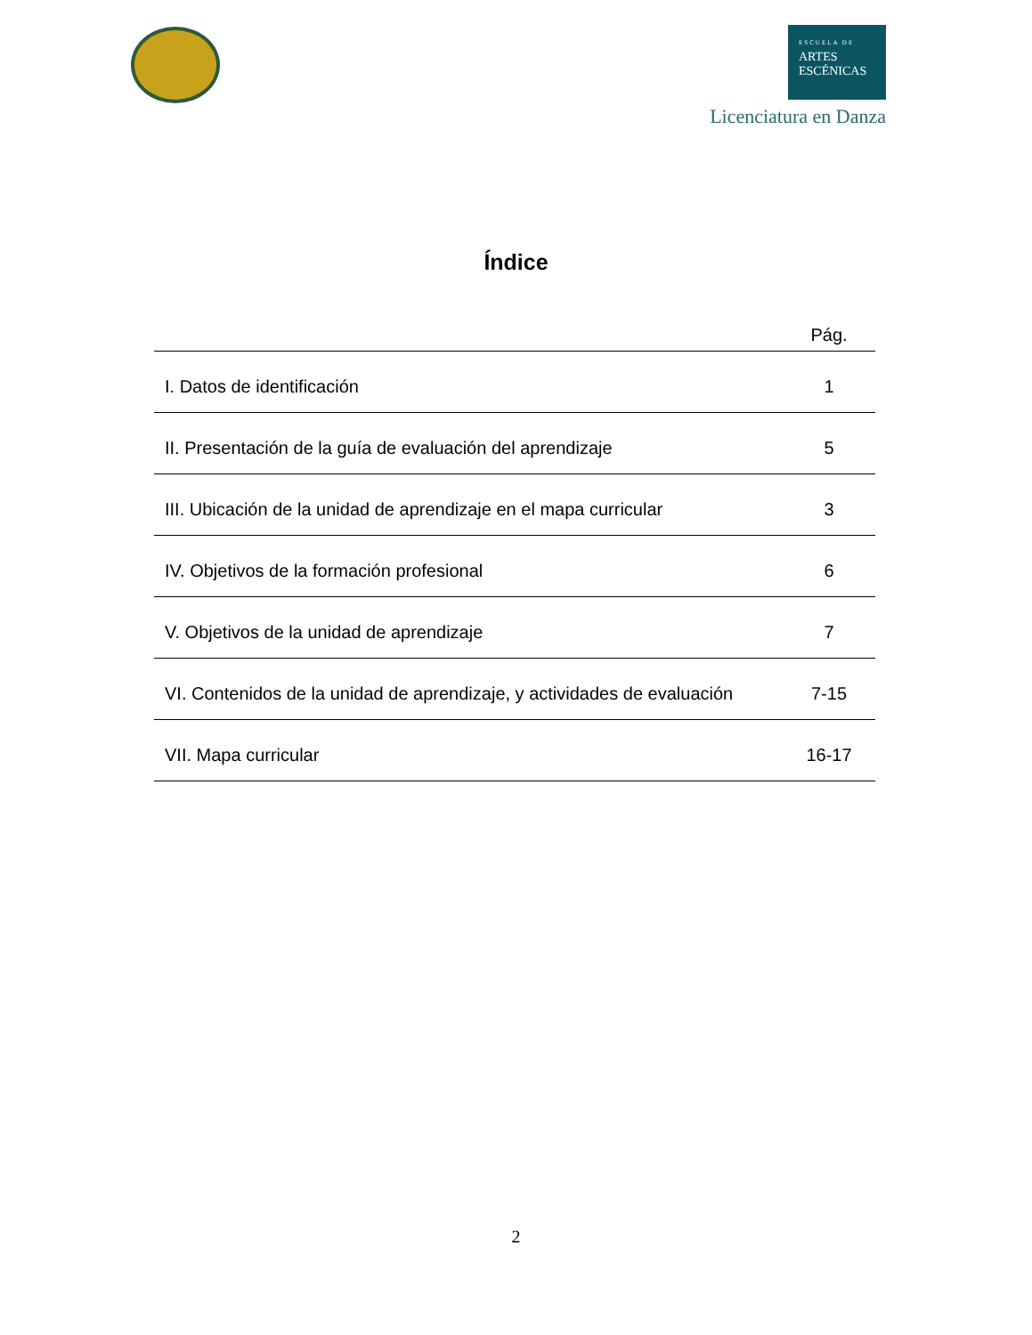ESCUELA DE ARTES
ESCÉNICAS
Licenciatura en Danza
Índice
| | Pág. |
| --- | --- |
| I. Datos de identificación | 1 |
| II. Presentación de la guía de evaluación del aprendizaje | 5 |
| III. Ubicación de la unidad de aprendizaje en el mapa curricular | 3 |
| IV. Objetivos de la formación profesional | 6 |
| V. Objetivos de la unidad de aprendizaje | 7 |
| VI. Contenidos de la unidad de aprendizaje, y actividades de evaluación | 7-15 |
| VII. Mapa curricular | 16-17 |
2